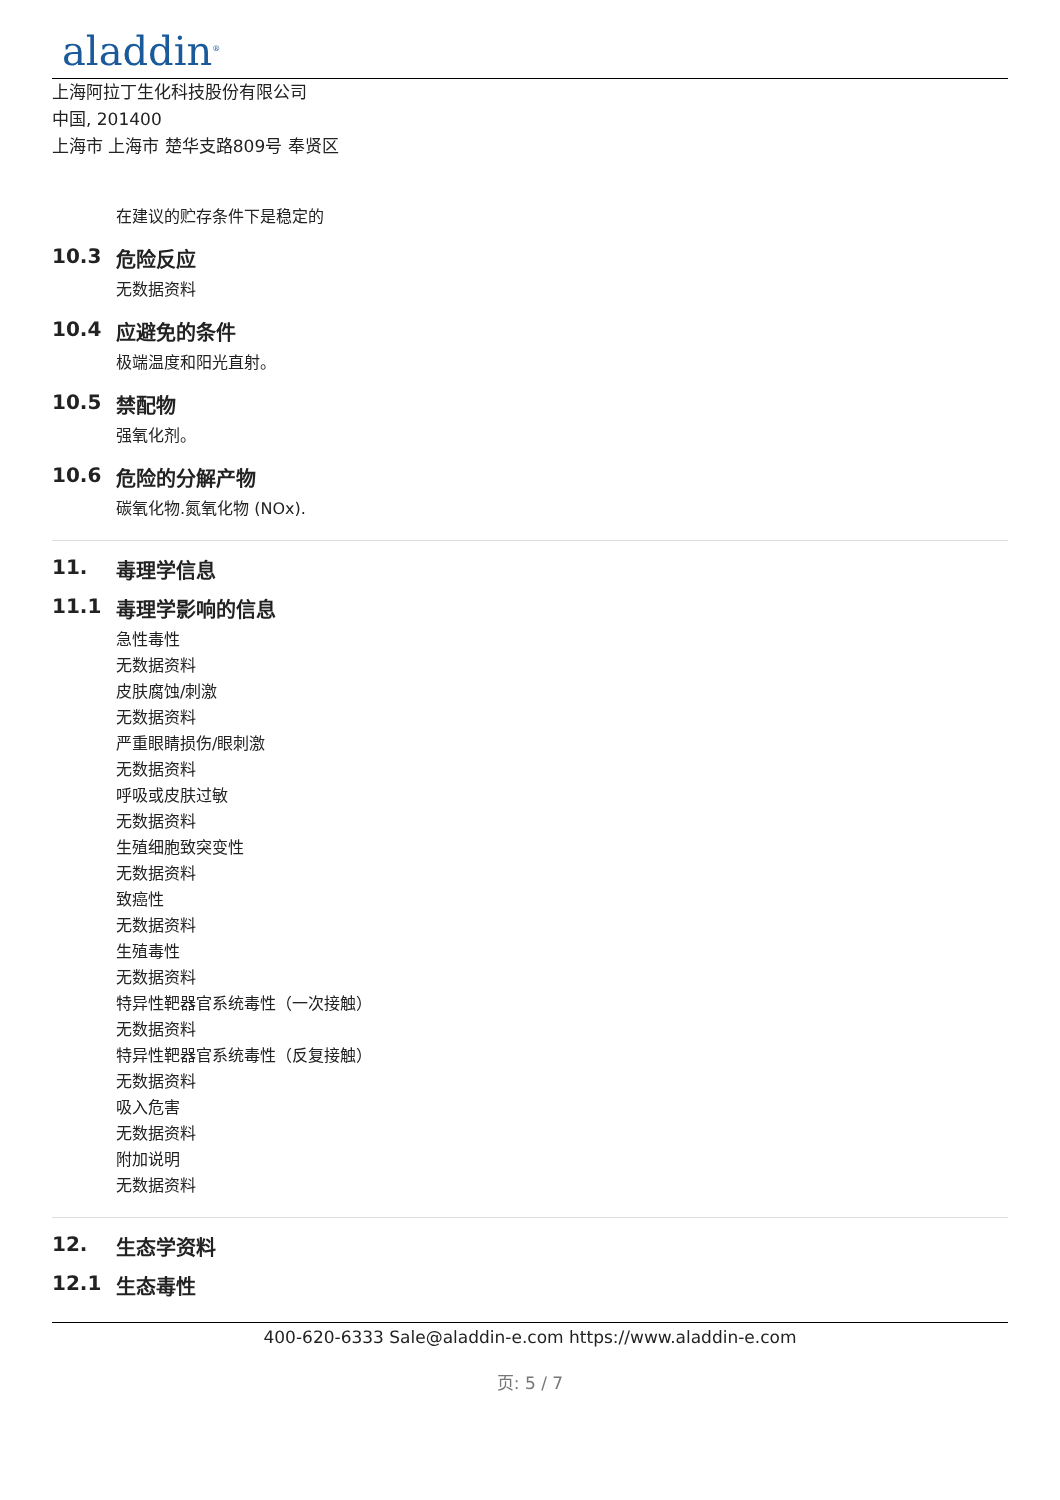aladdin<sup>®</sup>
上海阿拉丁生化科技股份有限公司
中国, 201400
上海市 上海市 楚华支路809号 奉贤区
在建议的贮存条件下是稳定的
10.3 危险反应
无数据资料
10.4 应避免的条件
极端温度和阳光直射。
10.5 禁配物
强氧化剂。
10.6 危险的分解产物
碳氧化物.氮氧化物 (NOx).
11. 毒理学信息
11.1 毒理学影响的信息
急性毒性
无数据资料
皮肤腐蚀/刺激
无数据资料
严重眼睛损伤/眼刺激
无数据资料
呼吸或皮肤过敏
无数据资料
生殖细胞致突变性
无数据资料
致癌性
无数据资料
生殖毒性
无数据资料
特异性靶器官系统毒性（一次接触）
无数据资料
特异性靶器官系统毒性（反复接触）
无数据资料
吸入危害
无数据资料
附加说明
无数据资料
12. 生态学资料
12.1 生态毒性
400-620-6333 Sale@aladdin-e.com https://www.aladdin-e.com
页: 5 / 7